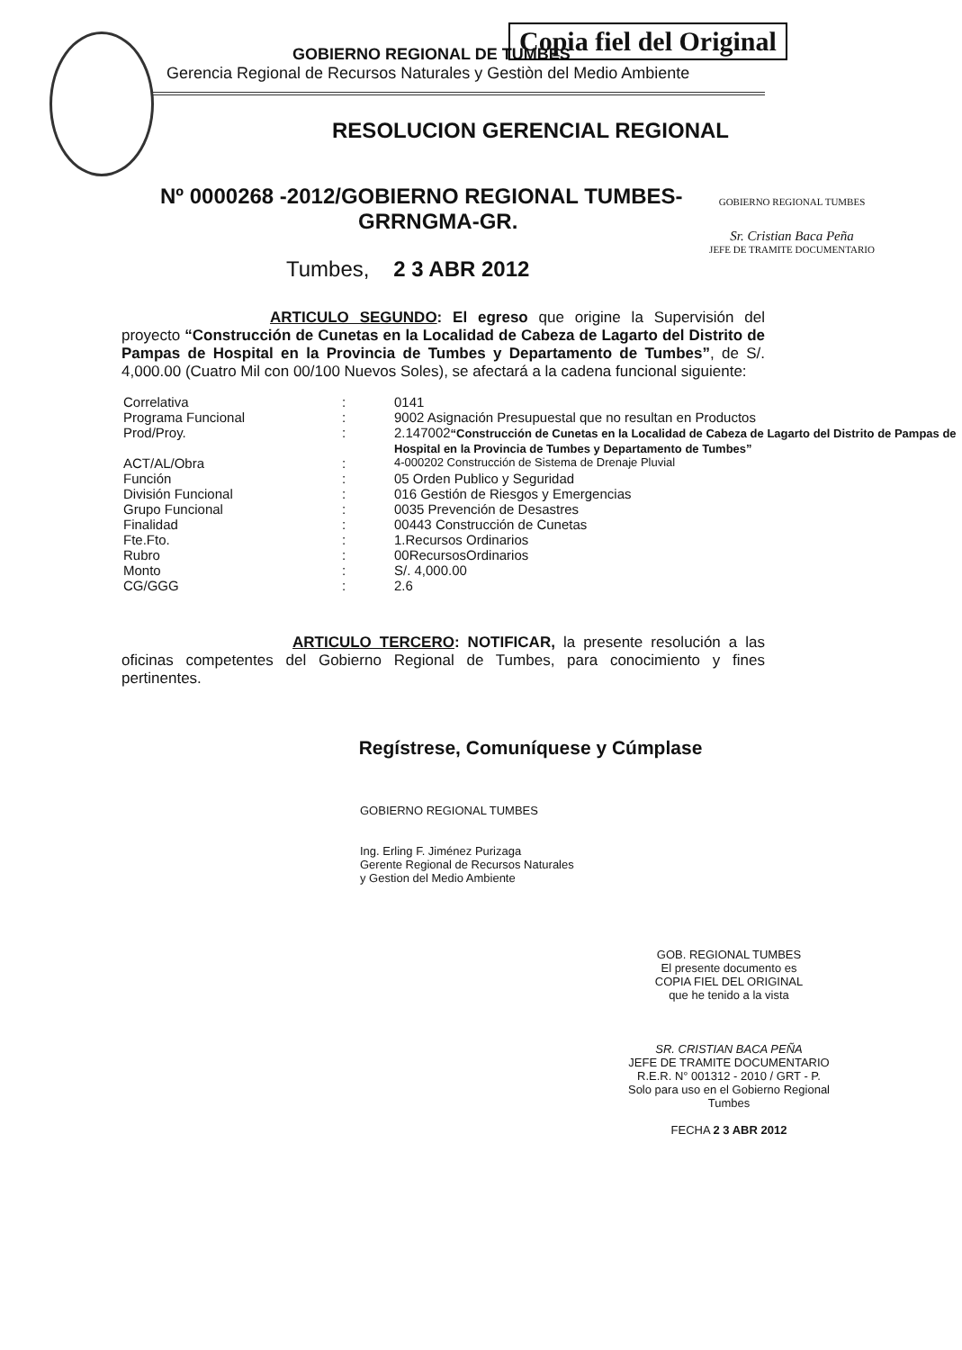Copia fiel del Original
GOBIERNO REGIONAL DE TUMBES
Gerencia Regional de Recursos Naturales y Gestiòn del Medio Ambiente
RESOLUCION GERENCIAL REGIONAL
GOBIERNO REGIONAL TUMBES
Sr. Cristian Baca Peña
JEFE DE TRAMITE DOCUMENTARIO
Nº 0000268 -2012/GOBIERNO REGIONAL TUMBES-
GRRNGMA-GR.
Tumbes, 2 3 ABR 2012
ARTICULO SEGUNDO: El egreso que origine la Supervisión del proyecto “Construcción de Cunetas en la Localidad de Cabeza de Lagarto del Distrito de Pampas de Hospital en la Provincia de Tumbes y Departamento de Tumbes”, de S/. 4,000.00 (Cuatro Mil con 00/100 Nuevos Soles), se afectará a la cadena funcional siguiente:
| Correlativa | : | 0141 |
| Programa Funcional | : | 9002 Asignación Presupuestal que no resultan en Productos |
| Prod/Proy. | : | 2.147002 “Construcción de Cunetas en la Localidad de Cabeza de Lagarto del Distrito de Pampas de Hospital en la Provincia de Tumbes y Departamento de Tumbes” |
| ACT/AL/Obra | : | 4-000202 Construcción de Sistema de Drenaje Pluvial |
| Función | : | 05 Orden Publico y Seguridad |
| División Funcional | : | 016 Gestión de Riesgos y Emergencias |
| Grupo Funcional | : | 0035 Prevención de Desastres |
| Finalidad | : | 00443 Construcción de Cunetas |
| Fte.Fto. | : | 1.Recursos Ordinarios |
| Rubro | : | 00RecursosOrdinarios |
| Monto | : | S/. 4,000.00 |
| CG/GGG | : | 2.6 |
ARTICULO TERCERO: NOTIFICAR, la presente resolución a las oficinas competentes del Gobierno Regional de Tumbes, para conocimiento y fines pertinentes.
Regístrese, Comuníquese y Cúmplase
GOBIERNO REGIONAL TUMBES
Ing. Erling F. Jiménez Purizaga
Gerente Regional de Recursos Naturales
y Gestion del Medio Ambiente
GOB. REGIONAL TUMBES
El presente documento es
COPIA FIEL DEL ORIGINAL
que he tenido a la vista
SR. CRISTIAN BACA PEÑA
JEFE DE TRAMITE DOCUMENTARIO
R.E.R. N° 001312 - 2010 / GRT - P.
Solo para uso en el Gobierno Regional Tumbes
FECHA 2 3 ABR 2012